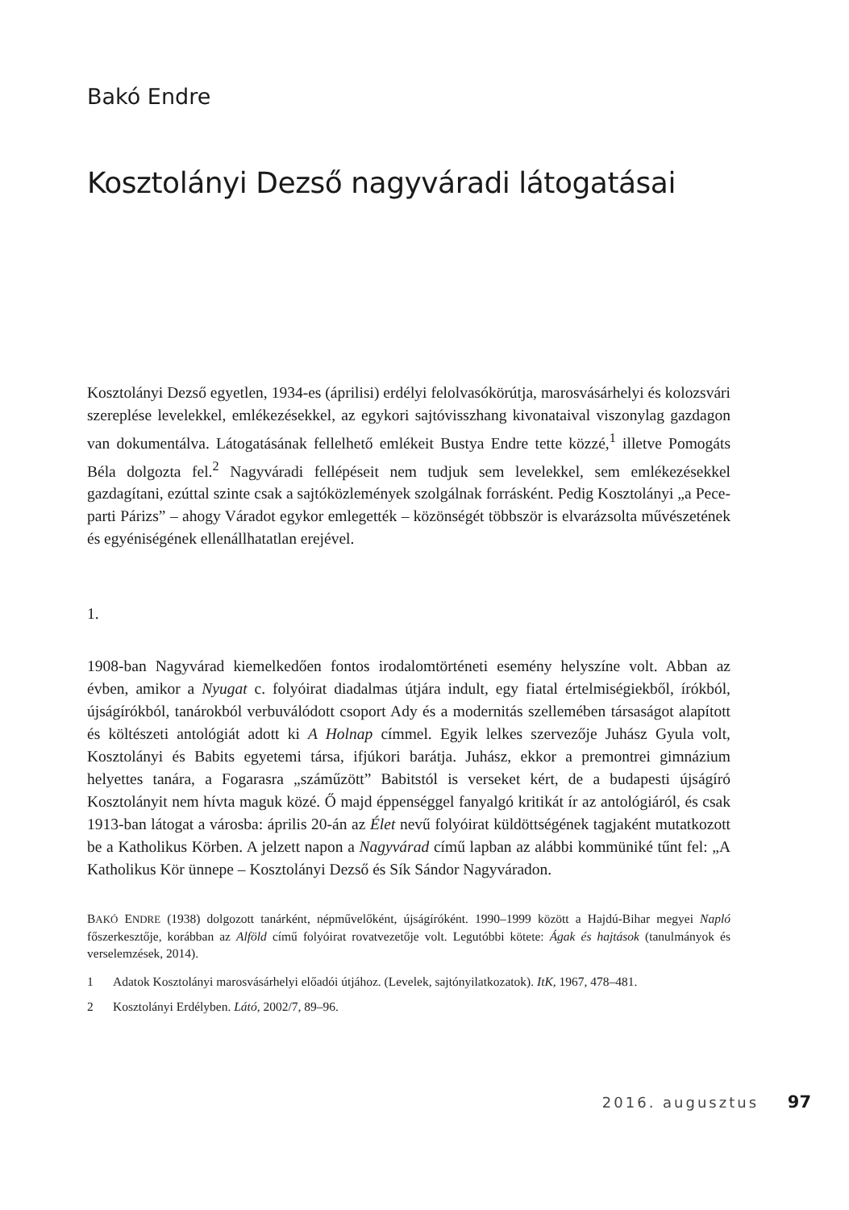Bakó Endre
Kosztolányi Dezső nagyváradi látogatásai
Kosztolányi Dezső egyetlen, 1934-es (áprilisi) erdélyi felolvasókörútja, marosvásárhelyi és kolozsvári szereplése levelekkel, emlékezésekkel, az egykori sajtóvisszhang kivonataival viszonylag gazdagon van dokumentálva. Látogatásának fellelhető emlékeit Bustya Endre tette közzé,<sup>1</sup> illetve Pomogáts Béla dolgozta fel.<sup>2</sup> Nagyváradi fellépéseit nem tudjuk sem levelekkel, sem emlékezésekkel gazdagítani, ezúttal szinte csak a sajtóközlemények szolgálnak forrásként. Pedig Kosztolányi „a Pece-parti Párizs” – ahogy Váradot egykor emlegették – közönségét többször is elvarázsolta művészetének és egyéniségének ellenállhatatlan erejével.
1.
1908-ban Nagyvárad kiemelkedően fontos irodalomtörténeti esemény helyszíne volt. Abban az évben, amikor a Nyugat c. folyóirat diadalmas útjára indult, egy fiatal értelmiségiekből, írókból, újságírókból, tanárokból verbuválódott csoport Ady és a modernitás szellemében társaságot alapított és költészeti antológiát adott ki A Holnap címmel. Egyik lelkes szervezője Juhász Gyula volt, Kosztolányi és Babits egyetemi társa, ifjúkori barátja. Juhász, ekkor a premontrei gimnázium helyettes tanára, a Fogarasra „száműzött” Babitstól is verseket kért, de a budapesti újságíró Kosztolányit nem hívta maguk közé. Ő majd éppenséggel fanyalgó kritikát ír az antológiáról, és csak 1913-ban látogat a városba: április 20-án az Élet nevű folyóirat küldöttségének tagjaként mutatkozott be a Katholikus Körben. A jelzett napon a Nagyvárad című lapban az alábbi kommüniké tűnt fel: „A Katholikus Kör ünnepe – Kosztolányi Dezső és Sík Sándor Nagyváradon.
BAKÓ ENDRE (1938) dolgozott tanárként, népművelőként, újságíróként. 1990–1999 között a Hajdú-Bihar megyei Napló főszerkesztője, korábban az Alföld című folyóirat rovatvezetője volt. Legutóbbi kötete: Ágak és hajtások (tanulmányok és verselemzések, 2014).
1 Adatok Kosztolányi marosvásárhelyi előadói útjához. (Levelek, sajtónyilatkozatok). ItK, 1967, 478–481.
2 Kosztolányi Erdélyben. Látó, 2002/7, 89–96.
2016. augusztus 97